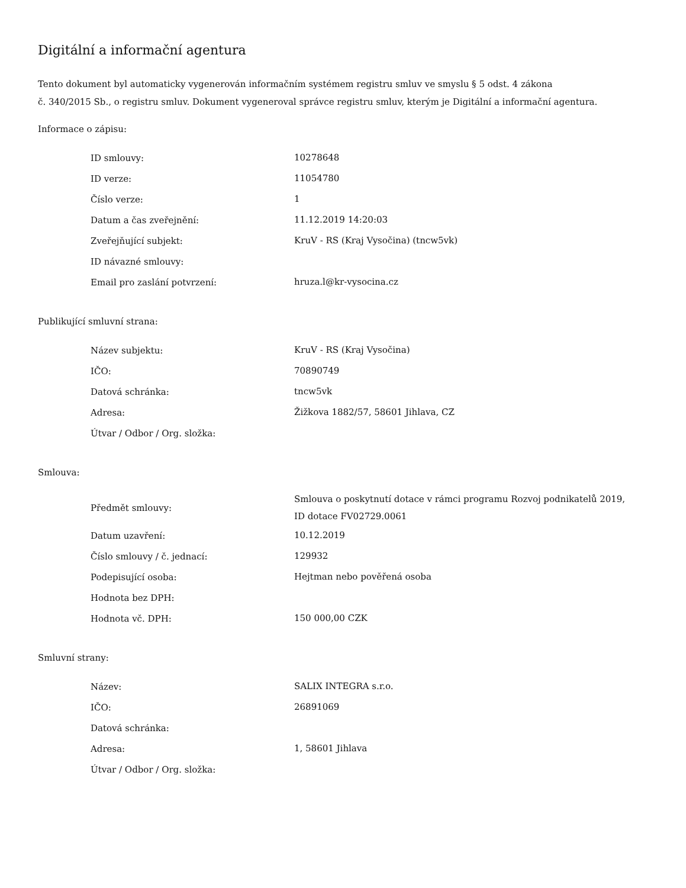Digitální a informační agentura
Tento dokument byl automaticky vygenerován informačním systémem registru smluv ve smyslu § 5 odst. 4 zákona
č. 340/2015 Sb., o registru smluv. Dokument vygeneroval správce registru smluv, kterým je Digitální a informační agentura.
Informace o zápisu:
| ID smlouvy: | 10278648 |
| ID verze: | 11054780 |
| Číslo verze: | 1 |
| Datum a čas zveřejnění: | 11.12.2019 14:20:03 |
| Zveřejňující subjekt: | KruV - RS (Kraj Vysočina) (tncw5vk) |
| ID návazné smlouvy: | |
| Email pro zaslání potvrzení: | hruza.l@kr-vysocina.cz |
Publikující smluvní strana:
| Název subjektu: | KruV - RS (Kraj Vysočina) |
| IČO: | 70890749 |
| Datová schránka: | tncw5vk |
| Adresa: | Žižkova 1882/57, 58601 Jihlava, CZ |
| Útvar / Odbor / Org. složka: | |
Smlouva:
| Předmět smlouvy: | Smlouva o poskytnutí dotace v rámci programu Rozvoj podnikatelů 2019, ID dotace FV02729.0061 |
| Datum uzavření: | 10.12.2019 |
| Číslo smlouvy / č. jednací: | 129932 |
| Podepisující osoba: | Hejtman nebo pověřená osoba |
| Hodnota bez DPH: | |
| Hodnota vč. DPH: | 150 000,00 CZK |
Smluvní strany:
| Název: | SALIX INTEGRA s.r.o. |
| IČO: | 26891069 |
| Datová schránka: | |
| Adresa: | 1, 58601 Jihlava |
| Útvar / Odbor / Org. složka: | |